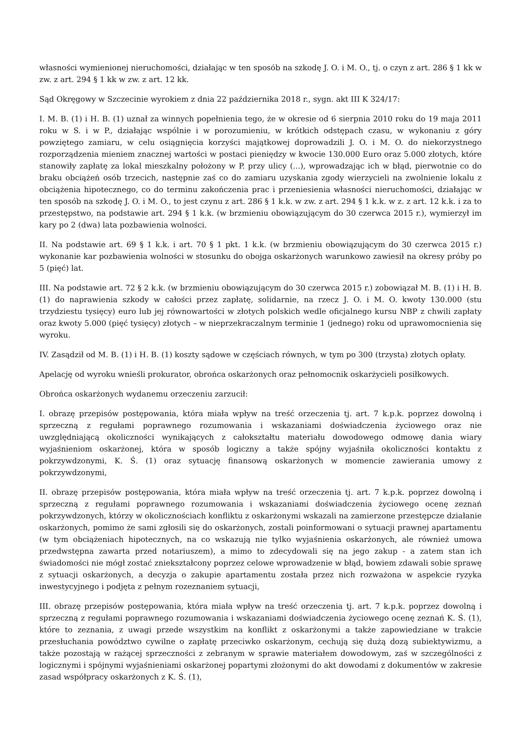własności wymienionej nieruchomości, działając w ten sposób na szkodę J. O. i M. O., tj. o czyn z art. 286 § 1 kk w zw. z art. 294 § 1 kk w zw. z art. 12 kk.
Sąd Okręgowy w Szczecinie wyrokiem z dnia 22 października 2018 r., sygn. akt III K 324/17:
I. M. B. (1) i H. B. (1) uznał za winnych popełnienia tego, że w okresie od 6 sierpnia 2010 roku do 19 maja 2011 roku w S. i w P., działając wspólnie i w porozumieniu, w krótkich odstępach czasu, w wykonaniu z góry powziętego zamiaru, w celu osiągnięcia korzyści majątkowej doprowadzili J. O. i M. O. do niekorzystnego rozporządzenia mieniem znacznej wartości w postaci pieniędzy w kwocie 130.000 Euro oraz 5.000 złotych, które stanowiły zapłatę za lokal mieszkalny położony w P. przy ulicy (...), wprowadzając ich w błąd, pierwotnie co do braku obciążeń osób trzecich, następnie zaś co do zamiaru uzyskania zgody wierzycieli na zwolnienie lokalu z obciążenia hipotecznego, co do terminu zakończenia prac i przeniesienia własności nieruchomości, działając w ten sposób na szkodę J. O. i M. O., to jest czynu z art. 286 § 1 k.k. w zw. z art. 294 § 1 k.k. w z. z art. 12 k.k. i za to przestępstwo, na podstawie art. 294 § 1 k.k. (w brzmieniu obowiązującym do 30 czerwca 2015 r.), wymierzył im kary po 2 (dwa) lata pozbawienia wolności.
II. Na podstawie art. 69 § 1 k.k. i art. 70 § 1 pkt. 1 k.k. (w brzmieniu obowiązującym do 30 czerwca 2015 r.) wykonanie kar pozbawienia wolności w stosunku do obojga oskarżonych warunkowo zawiesił na okresy próby po 5 (pięć) lat.
III. Na podstawie art. 72 § 2 k.k. (w brzmieniu obowiązującym do 30 czerwca 2015 r.) zobowiązał M. B. (1) i H. B. (1) do naprawienia szkody w całości przez zapłatę, solidarnie, na rzecz J. O. i M. O. kwoty 130.000 (stu trzydziestu tysięcy) euro lub jej równowartości w złotych polskich wedle oficjalnego kursu NBP z chwili zapłaty oraz kwoty 5.000 (pięć tysięcy) złotych – w nieprzekraczalnym terminie 1 (jednego) roku od uprawomocnienia się wyroku.
IV. Zasądził od M. B. (1) i H. B. (1) koszty sądowe w częściach równych, w tym po 300 (trzysta) złotych opłaty.
Apelację od wyroku wnieśli prokurator, obrońca oskarżonych oraz pełnomocnik oskarżycieli posiłkowych.
Obrońca oskarżonych wydanemu orzeczeniu zarzucił:
I. obrazę przepisów postępowania, która miała wpływ na treść orzeczenia tj. art. 7 k.p.k. poprzez dowolną i sprzeczną z regułami poprawnego rozumowania i wskazaniami doświadczenia życiowego oraz nie uwzględniającą okoliczności wynikających z całokształtu materiału dowodowego odmowę dania wiary wyjaśnieniom oskarżonej, która w sposób logiczny a także spójny wyjaśniła okoliczności kontaktu z pokrzywdzonymi, K. Ś. (1) oraz sytuację finansową oskarżonych w momencie zawierania umowy z pokrzywdzonymi,
II. obrazę przepisów postępowania, która miała wpływ na treść orzeczenia tj. art. 7 k.p.k. poprzez dowolną i sprzeczną z regułami poprawnego rozumowania i wskazaniami doświadczenia życiowego ocenę zeznań pokrzywdzonych, którzy w okolicznościach konfliktu z oskarżonymi wskazali na zamierzone przestępcze działanie oskarżonych, pomimo że sami zgłosili się do oskarżonych, zostali poinformowani o sytuacji prawnej apartamentu (w tym obciążeniach hipotecznych, na co wskazują nie tylko wyjaśnienia oskarżonych, ale również umowa przedwstępna zawarta przed notariuszem), a mimo to zdecydowali się na jego zakup - a zatem stan ich świadomości nie mógł zostać zniekształcony poprzez celowe wprowadzenie w błąd, bowiem zdawali sobie sprawę z sytuacji oskarżonych, a decyzja o zakupie apartamentu została przez nich rozważona w aspekcie ryzyka inwestycyjnego i podjęta z pełnym rozeznaniem sytuacji,
III. obrazę przepisów postępowania, która miała wpływ na treść orzeczenia tj. art. 7 k.p.k. poprzez dowolną i sprzeczną z regułami poprawnego rozumowania i wskazaniami doświadczenia życiowego ocenę zeznań K. Ś. (1), które to zeznania, z uwagi przede wszystkim na konflikt z oskarżonymi a także zapowiedziane w trakcie przesłuchania powództwo cywilne o zapłatę przeciwko oskarżonym, cechują się dużą dozą subiektywizmu, a także pozostają w rażącej sprzeczności z zebranym w sprawie materiałem dowodowym, zaś w szczególności z logicznymi i spójnymi wyjaśnieniami oskarżonej popartymi złożonymi do akt dowodami z dokumentów w zakresie zasad współpracy oskarżonych z K. Ś. (1),